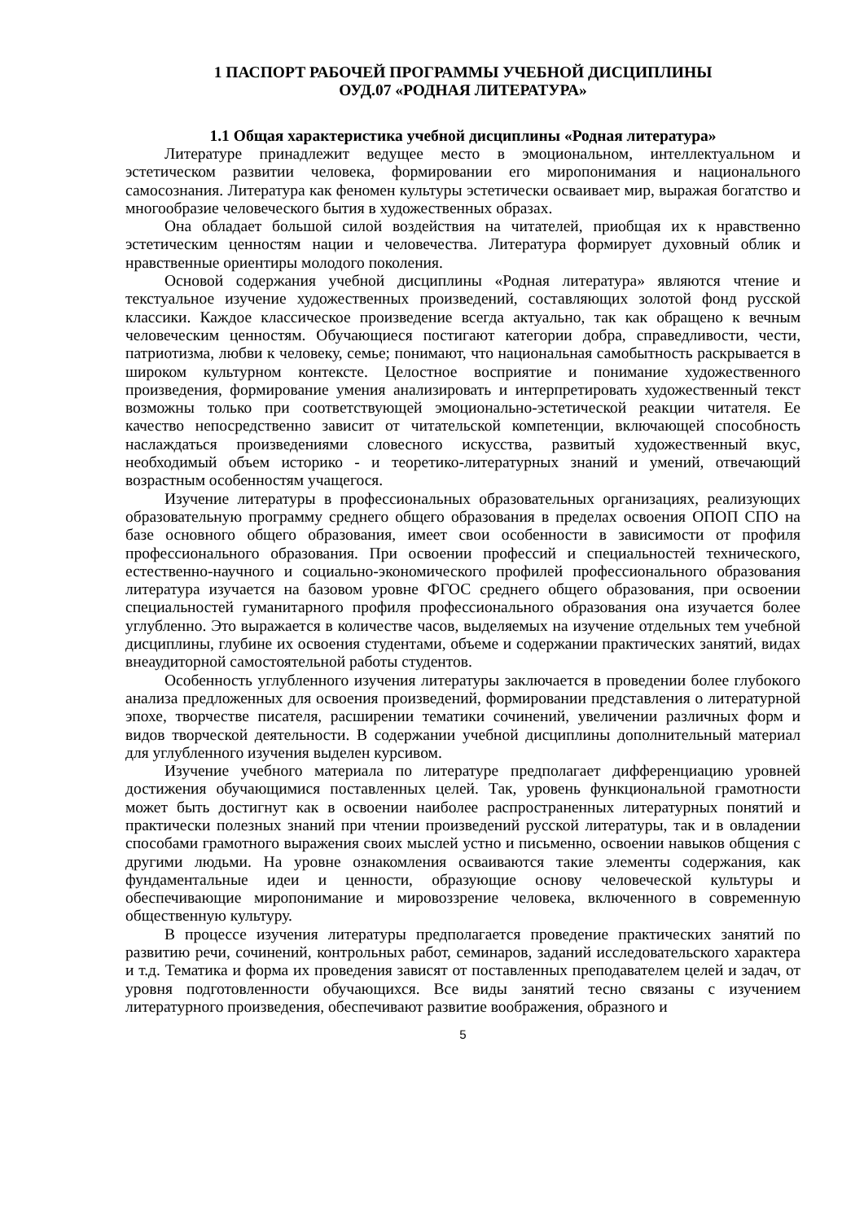1 ПАСПОРТ РАБОЧЕЙ ПРОГРАММЫ УЧЕБНОЙ ДИСЦИПЛИНЫ
ОУД.07 «РОДНАЯ ЛИТЕРАТУРА»
1.1 Общая характеристика учебной дисциплины «Родная литература»
Литературе принадлежит ведущее место в эмоциональном, интеллектуальном и эстетическом развитии человека, формировании его миропонимания и национального самосознания. Литература как феномен культуры эстетически осваивает мир, выражая богатство и многообразие человеческого бытия в художественных образах.
Она обладает большой силой воздействия на читателей, приобщая их к нравственно эстетическим ценностям нации и человечества. Литература формирует духовный облик и нравственные ориентиры молодого поколения.
Основой содержания учебной дисциплины «Родная литература» являются чтение и текстуальное изучение художественных произведений, составляющих золотой фонд русской классики. Каждое классическое произведение всегда актуально, так как обращено к вечным человеческим ценностям. Обучающиеся постигают категории добра, справедливости, чести, патриотизма, любви к человеку, семье; понимают, что национальная самобытность раскрывается в широком культурном контексте. Целостное восприятие и понимание художественного произведения, формирование умения анализировать и интерпретировать художественный текст возможны только при соответствующей эмоционально-эстетической реакции читателя. Ее качество непосредственно зависит от читательской компетенции, включающей способность наслаждаться произведениями словесного искусства, развитый художественный вкус, необходимый объем историко - и теоретико-литературных знаний и умений, отвечающий возрастным особенностям учащегося.
Изучение литературы в профессиональных образовательных организациях, реализующих образовательную программу среднего общего образования в пределах освоения ОПОП СПО на базе основного общего образования, имеет свои особенности в зависимости от профиля профессионального образования. При освоении профессий и специальностей технического, естественно-научного и социально-экономического профилей профессионального образования литература изучается на базовом уровне ФГОС среднего общего образования, при освоении специальностей гуманитарного профиля профессионального образования она изучается более углубленно. Это выражается в количестве часов, выделяемых на изучение отдельных тем учебной дисциплины, глубине их освоения студентами, объеме и содержании практических занятий, видах внеаудиторной самостоятельной работы студентов.
Особенность углубленного изучения литературы заключается в проведении более глубокого анализа предложенных для освоения произведений, формировании представления о литературной эпохе, творчестве писателя, расширении тематики сочинений, увеличении различных форм и видов творческой деятельности. В содержании учебной дисциплины дополнительный материал для углубленного изучения выделен курсивом.
Изучение учебного материала по литературе предполагает дифференциацию уровней достижения обучающимися поставленных целей. Так, уровень функциональной грамотности может быть достигнут как в освоении наиболее распространенных литературных понятий и практически полезных знаний при чтении произведений русской литературы, так и в овладении способами грамотного выражения своих мыслей устно и письменно, освоении навыков общения с другими людьми. На уровне ознакомления осваиваются такие элементы содержания, как фундаментальные идеи и ценности, образующие основу человеческой культуры и обеспечивающие миропонимание и мировоззрение человека, включенного в современную общественную культуру.
В процессе изучения литературы предполагается проведение практических занятий по развитию речи, сочинений, контрольных работ, семинаров, заданий исследовательского характера и т.д. Тематика и форма их проведения зависят от поставленных преподавателем целей и задач, от уровня подготовленности обучающихся. Все виды занятий тесно связаны с изучением литературного произведения, обеспечивают развитие воображения, образного и
5